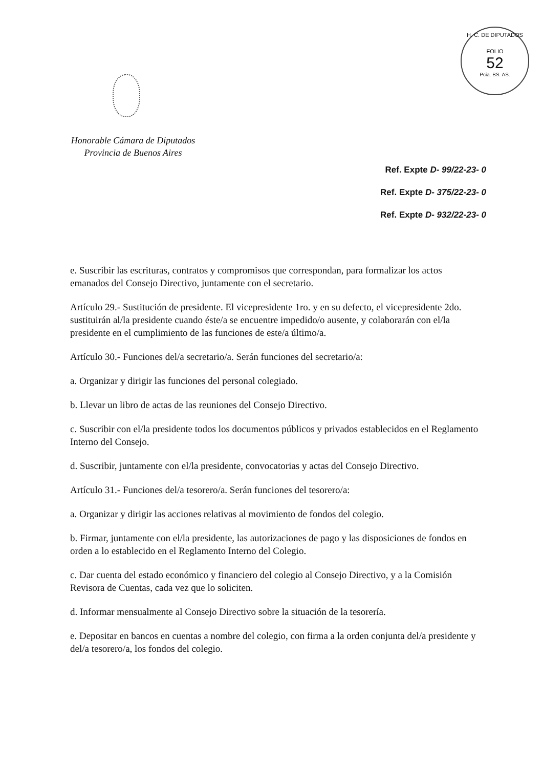H. C. DE DIPUTADOS
FOLIO
52
Pcia. BS. AS.
Honorable Cámara de Diputados
Provincia de Buenos Aires
Ref. Expte D- 99/22-23- 0
Ref. Expte D- 375/22-23- 0
Ref. Expte D- 932/22-23- 0
e. Suscribir las escrituras, contratos y compromisos que correspondan, para formalizar los actos emanados del Consejo Directivo, juntamente con el secretario.
Artículo 29.- Sustitución de presidente. El vicepresidente 1ro. y en su defecto, el vicepresidente 2do. sustituirán al/la presidente cuando éste/a se encuentre impedido/o ausente, y colaborarán con el/la presidente en el cumplimiento de las funciones de este/a último/a.
Artículo 30.- Funciones del/a secretario/a. Serán funciones del secretario/a:
a. Organizar y dirigir las funciones del personal colegiado.
b. Llevar un libro de actas de las reuniones del Consejo Directivo.
c. Suscribir con el/la presidente todos los documentos públicos y privados establecidos en el Reglamento Interno del Consejo.
d. Suscribir, juntamente con el/la presidente, convocatorias y actas del Consejo Directivo.
Artículo 31.- Funciones del/a tesorero/a. Serán funciones del tesorero/a:
a. Organizar y dirigir las acciones relativas al movimiento de fondos del colegio.
b. Firmar, juntamente con el/la presidente, las autorizaciones de pago y las disposiciones de fondos en orden a lo establecido en el Reglamento Interno del Colegio.
c. Dar cuenta del estado económico y financiero del colegio al Consejo Directivo, y a la Comisión Revisora de Cuentas, cada vez que lo soliciten.
d. Informar mensualmente al Consejo Directivo sobre la situación de la tesorería.
e. Depositar en bancos en cuentas a nombre del colegio, con firma a la orden conjunta del/a presidente y del/a tesorero/a, los fondos del colegio.